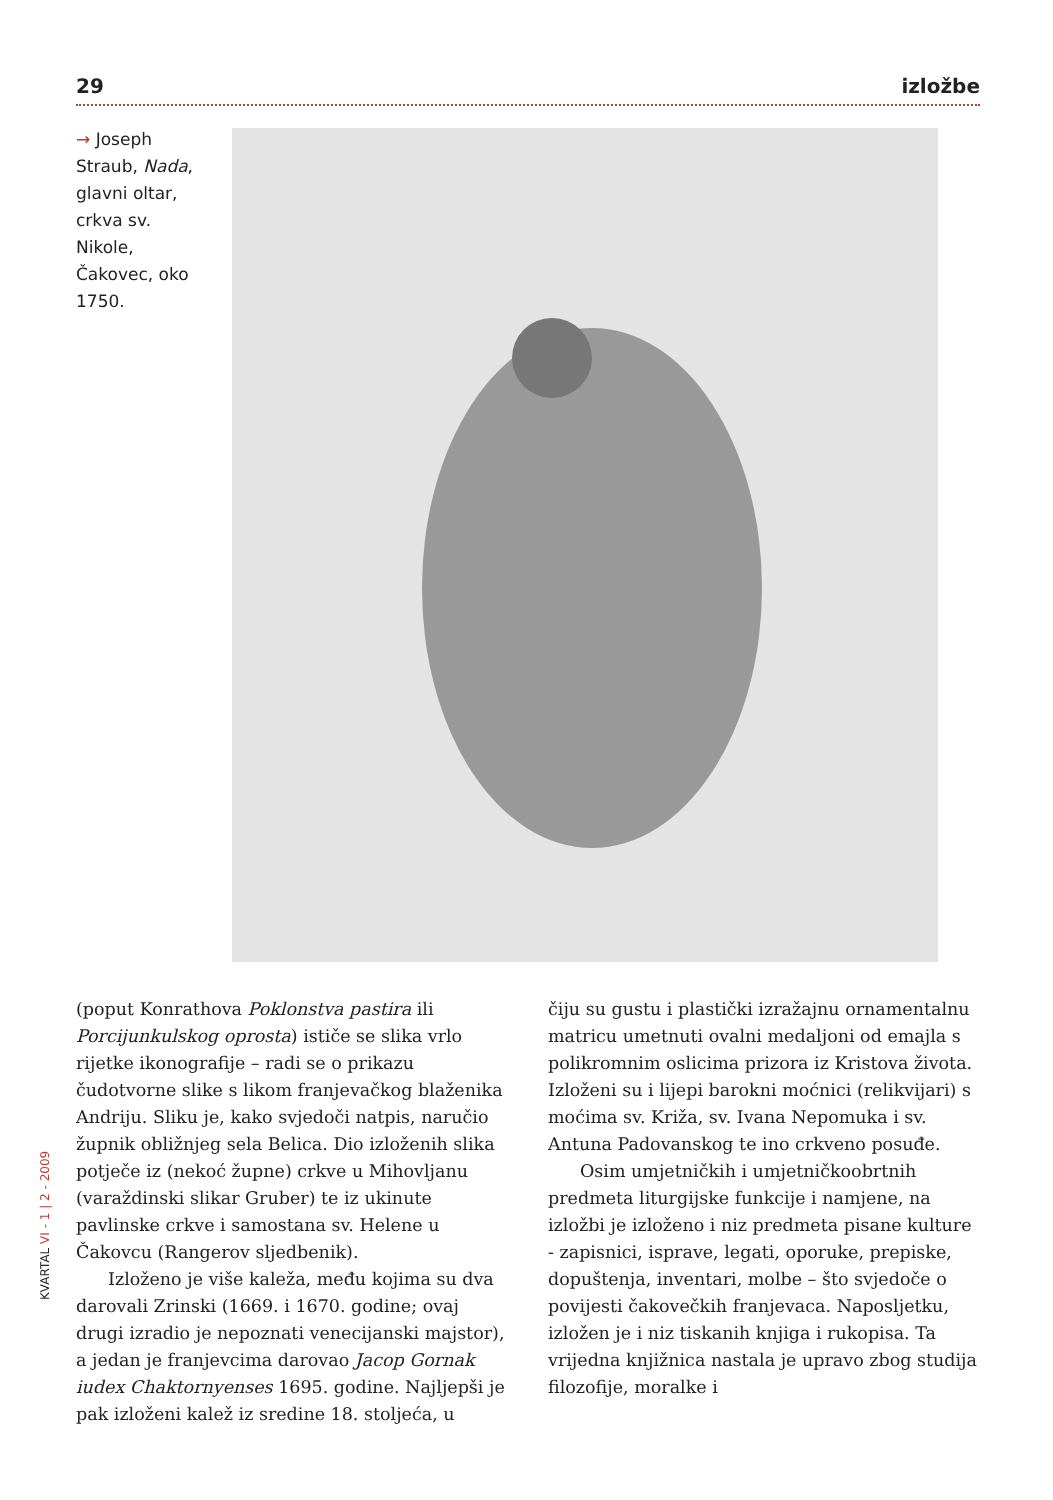29 izložbe
→ Joseph Straub, Nada, glavni oltar, crkva sv. Nikole, Čakovec, oko 1750.
KVARTAL VI - 1 | 2 - 2009
(poput Konrathova Poklonstva pastira ili Porcijunkulskog oprosta) ističe se slika vrlo rijetke ikonografije – radi se o prikazu čudotvorne slike s likom franjevačkog blaženika Andriju. Sliku je, kako svjedoči natpis, naručio župnik obližnjeg sela Belica. Dio izloženih slika potječe iz (nekoć župne) crkve u Mihovljanu (varaždinski slikar Gruber) te iz ukinute pavlinske crkve i samostana sv. Helene u Čakovcu (Rangerov sljedbenik).
Izloženo je više kaleža, među kojima su dva darovali Zrinski (1669. i 1670. godine; ovaj drugi izradio je nepoznati venecijanski majstor), a jedan je franjevcima darovao Jacop Gornak iudex Chaktornyenses 1695. godine. Najljepši je pak izloženi kalež iz sredine 18. stoljeća, u
čiju su gustu i plastički izražajnu ornamentalnu matricu umetnuti ovalni medaljoni od emajla s polikromnim oslicima prizora iz Kristova života. Izloženi su i lijepi barokni moćnici (relikvijari) s moćima sv. Križa, sv. Ivana Nepomuka i sv. Antuna Padovanskog te ino crkveno posuđe.
Osim umjetničkih i umjetničkoobrtnih predmeta liturgijske funkcije i namjene, na izložbi je izloženo i niz predmeta pisane kulture - zapisnici, isprave, legati, oporuke, prepiske, dopuštenja, inventari, molbe – što svjedoče o povijesti čakovečkih franjevaca. Naposljetku, izložen je i niz tiskanih knjiga i rukopisa. Ta vrijedna knjižnica nastala je upravo zbog studija filozofije, moralke i